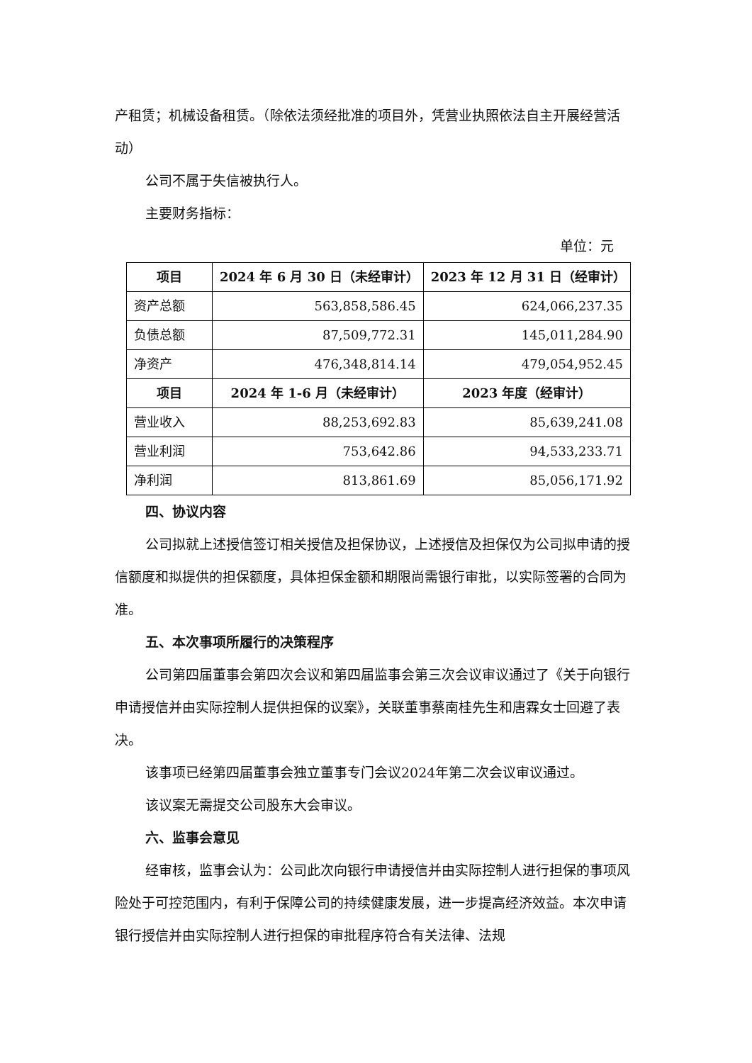产租赁；机械设备租赁。（除依法须经批准的项目外，凭营业执照依法自主开展经营活动）
公司不属于失信被执行人。
主要财务指标：
单位：元
| 项目 | 2024 年 6 月 30 日（未经审计） | 2023 年 12 月 31 日（经审计） |
| --- | --- | --- |
| 资产总额 | 563,858,586.45 | 624,066,237.35 |
| 负债总额 | 87,509,772.31 | 145,011,284.90 |
| 净资产 | 476,348,814.14 | 479,054,952.45 |
| 项目 | 2024 年 1-6 月（未经审计） | 2023 年度（经审计） |
| 营业收入 | 88,253,692.83 | 85,639,241.08 |
| 营业利润 | 753,642.86 | 94,533,233.71 |
| 净利润 | 813,861.69 | 85,056,171.92 |
四、协议内容
公司拟就上述授信签订相关授信及担保协议，上述授信及担保仅为公司拟申请的授信额度和拟提供的担保额度，具体担保金额和期限尚需银行审批，以实际签署的合同为准。
五、本次事项所履行的决策程序
公司第四届董事会第四次会议和第四届监事会第三次会议审议通过了《关于向银行申请授信并由实际控制人提供担保的议案》，关联董事蔡南桂先生和唐霖女士回避了表决。
该事项已经第四届董事会独立董事专门会议2024年第二次会议审议通过。
该议案无需提交公司股东大会审议。
六、监事会意见
经审核，监事会认为：公司此次向银行申请授信并由实际控制人进行担保的事项风险处于可控范围内，有利于保障公司的持续健康发展，进一步提高经济效益。本次申请银行授信并由实际控制人进行担保的审批程序符合有关法律、法规